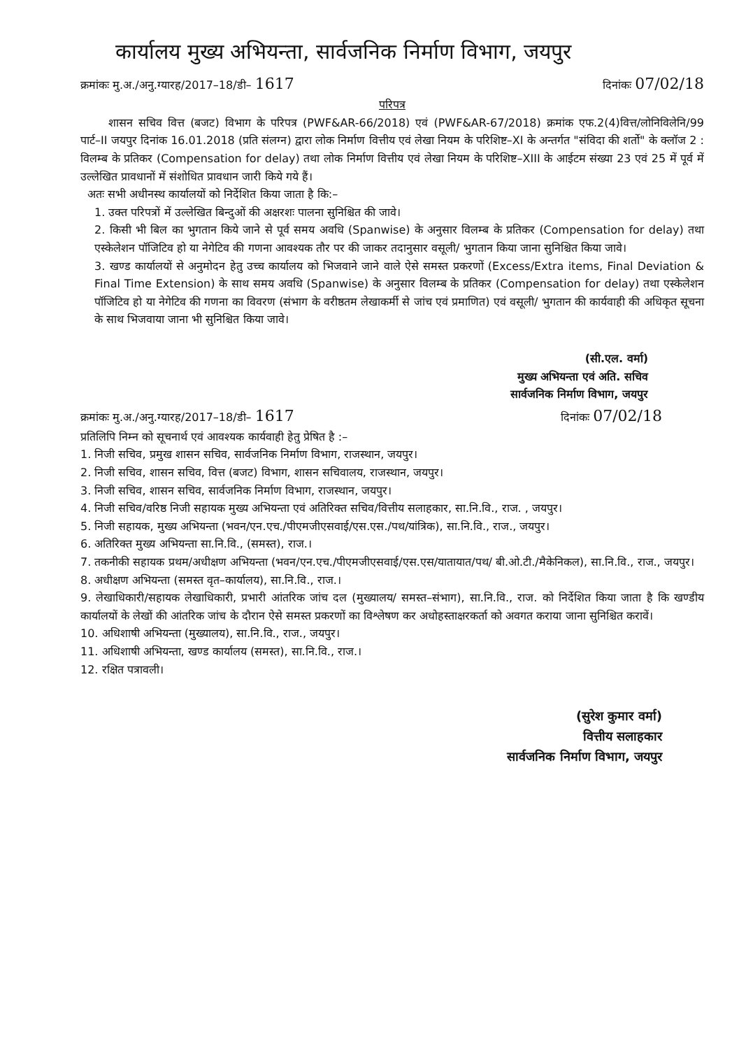कार्यालय मुख्य अभियन्ता, सार्वजनिक निर्माण विभाग, जयपुर
क्रमांकः मु.अ./अनु.ग्यारह/2017–18/डी– 1617 दिनांकः 07/02/18
परिपत्र
शासन सचिव वित्त (बजट) विभाग के परिपत्र (PWF&AR-66/2018) एवं (PWF&AR-67/2018) क्रमांक एफ.2(4)वित्त/लोनिविलेनि/99 पार्ट–II जयपुर दिनांक 16.01.2018 (प्रति संलग्न) द्वारा लोक निर्माण वित्तीय एवं लेखा नियम के परिशिष्ट–XI के अन्तर्गत "संविदा की शर्तो" के क्लॉज 2 : विलम्ब के प्रतिकर (Compensation for delay) तथा लोक निर्माण वित्तीय एवं लेखा नियम के परिशिष्ट–XIII के आईटम संख्या 23 एवं 25 में पूर्व में उल्लेखित प्रावधानों में संशोधित प्रावधान जारी किये गये हैं।
अतः सभी अधीनस्थ कार्यालयों को निर्देशित किया जाता है कि:–
1. उक्त परिपत्रों में उल्लेखित बिन्दुओं की अक्षरशः पालना सुनिश्चित की जावे।
2. किसी भी बिल का भुगतान किये जाने से पूर्व समय अवधि (Spanwise) के अनुसार विलम्ब के प्रतिकर (Compensation for delay) तथा एस्केलेशन पॉजिटिव हो या नेगेटिव की गणना आवश्यक तौर पर की जाकर तदानुसार वसूली/ भुगतान किया जाना सुनिश्चित किया जावे।
3. खण्ड कार्यालयों से अनुमोदन हेतु उच्च कार्यालय को भिजवाने जाने वाले ऐसे समस्त प्रकरणों (Excess/Extra items, Final Deviation & Final Time Extension) के साथ समय अवधि (Spanwise) के अनुसार विलम्ब के प्रतिकर (Compensation for delay) तथा एस्केलेशन पॉजिटिव हो या नेगेटिव की गणना का विवरण (संभाग के वरीष्ठतम लेखाकर्मी से जांच एवं प्रमाणित) एवं वसूली/ भुगतान की कार्यवाही की अधिकृत सूचना के साथ भिजवाया जाना भी सुनिश्चित किया जावे।
(सी.एल. वर्मा)
मुख्य अभियन्ता एवं अति. सचिव
सार्वजनिक निर्माण विभाग, जयपुर
क्रमांकः मु.अ./अनु.ग्यारह/2017–18/डी– 1617 दिनांकः 07/02/18
प्रतिलिपि निम्न को सूचनार्थ एवं आवश्यक कार्यवाही हेतु प्रेषित है :–
1. निजी सचिव, प्रमुख शासन सचिव, सार्वजनिक निर्माण विभाग, राजस्थान, जयपुर।
2. निजी सचिव, शासन सचिव, वित्त (बजट) विभाग, शासन सचिवालय, राजस्थान, जयपुर।
3. निजी सचिव, शासन सचिव, सार्वजनिक निर्माण विभाग, राजस्थान, जयपुर।
4. निजी सचिव/वरिष्ठ निजी सहायक मुख्य अभियन्ता एवं अतिरिक्त सचिव/वित्तीय सलाहकार, सा.नि.वि., राज. , जयपुर।
5. निजी सहायक, मुख्य अभियन्ता (भवन/एन.एच./पीएमजीएसवाई/एस.एस./पथ/यांत्रिक), सा.नि.वि., राज., जयपुर।
6. अतिरिक्त मुख्य अभियन्ता सा.नि.वि., (समस्त), राज.।
7. तकनीकी सहायक प्रथम/अधीक्षण अभियन्ता (भवन/एन.एच./पीएमजीएसवाई/एस.एस/यातायात/पथ/ बी.ओ.टी./मैकेनिकल), सा.नि.वि., राज., जयपुर।
8. अधीक्षण अभियन्ता (समस्त वृत–कार्यालय), सा.नि.वि., राज.।
9. लेखाधिकारी/सहायक लेखाधिकारी, प्रभारी आंतरिक जांच दल (मुख्यालय/ समस्त–संभाग), सा.नि.वि., राज. को निर्देशित किया जाता है कि खण्डीय कार्यालयों के लेखों की आंतरिक जांच के दौरान ऐसे समस्त प्रकरणों का विश्लेषण कर अधोहस्ताक्षरकर्ता को अवगत कराया जाना सुनिश्चित करावें।
10. अधिशाषी अभियन्ता (मुख्यालय), सा.नि.वि., राज., जयपुर।
11. अधिशाषी अभियन्ता, खण्ड कार्यालय (समस्त), सा.नि.वि., राज.।
12. रक्षित पत्रावली।
(सुरेश कुमार वर्मा)
वित्तीय सलाहकार
सार्वजनिक निर्माण विभाग, जयपुर